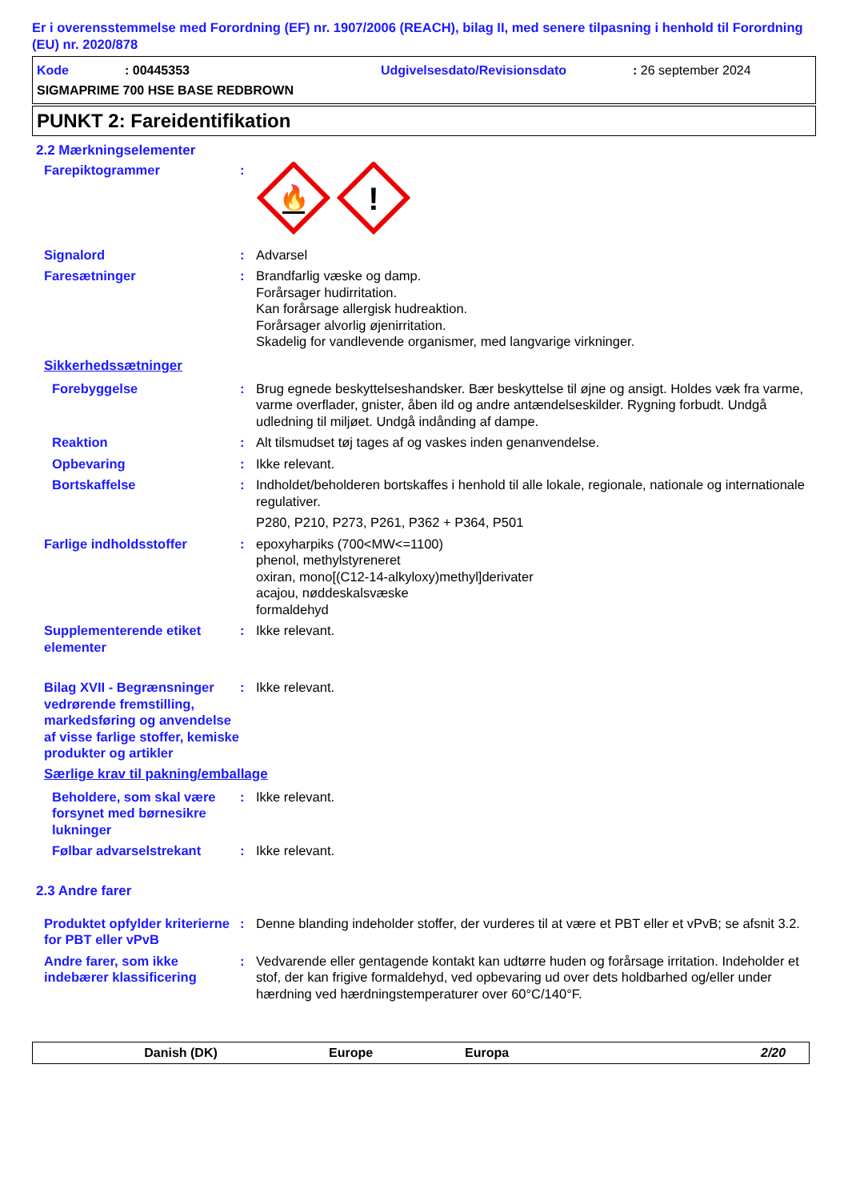Er i overensstemmelse med Forordning (EF) nr. 1907/2006 (REACH), bilag II, med senere tilpasning i henhold til Forordning (EU) nr. 2020/878
Kode: 00445353 Udgivelsesdato/Revisionsdato: 26 september 2024
SIGMAPRIME 700 HSE BASE REDBROWN
PUNKT 2: Fareidentifikation
2.2 Mærkningselementer
Farepiktogrammer :
🔥
!
Signalord : Advarsel
Faresætninger : Brandfarlig væske og damp.
Forårsager hudirritation.
Kan forårsage allergisk hudreaktion.
Forårsager alvorlig øjenirritation.
Skadelig for vandlevende organismer, med langvarige virkninger.
Sikkerhedssætninger
Forebyggelse : Brug egnede beskyttelseshandsker. Bær beskyttelse til øjne og ansigt. Holdes væk fra varme, varme overflader, gnister, åben ild og andre antændelseskilder. Rygning forbudt. Undgå udledning til miljøet. Undgå indånding af dampe.
Reaktion : Alt tilsmudset tøj tages af og vaskes inden genanvendelse.
Opbevaring : Ikke relevant.
Bortskaffelse : Indholdet/beholderen bortskaffes i henhold til alle lokale, regionale, nationale og internationale regulativer.
P280, P210, P273, P261, P362 + P364, P501
Farlige indholdsstoffer : epoxyharpiks (700<MW<=1100)
phenol, methylstyreneret
oxiran, mono[(C12-14-alkyloxy)methyl]derivater
acajou, nøddeskalsvæske
formaldehyd
Supplementerende etiket elementer
: Ikke relevant.
Bilag XVII - Begrænsninger vedrørende fremstilling, markedsføring og anvendelse af visse farlige stoffer, kemiske produkter og artikler
: Ikke relevant.
Særlige krav til pakning/emballage
Beholdere, som skal være forsynet med børnesikre lukninger
: Ikke relevant.
Følbar advarselstrekant : Ikke relevant.
2.3 Andre farer
Produktet opfylder kriterierne for PBT eller vPvB
: Denne blanding indeholder stoffer, der vurderes til at være et PBT eller et vPvB; se afsnit 3.2.
Andre farer, som ikke indebærer klassificering
: Vedvarende eller gentagende kontakt kan udtørre huden og forårsage irritation. Indeholder et stof, der kan frigive formaldehyd, ved opbevaring ud over dets holdbarhed og/eller under hærdning ved hærdningstemperaturer over 60°C/140°F.
Danish (DK) Europe Europa 2/20